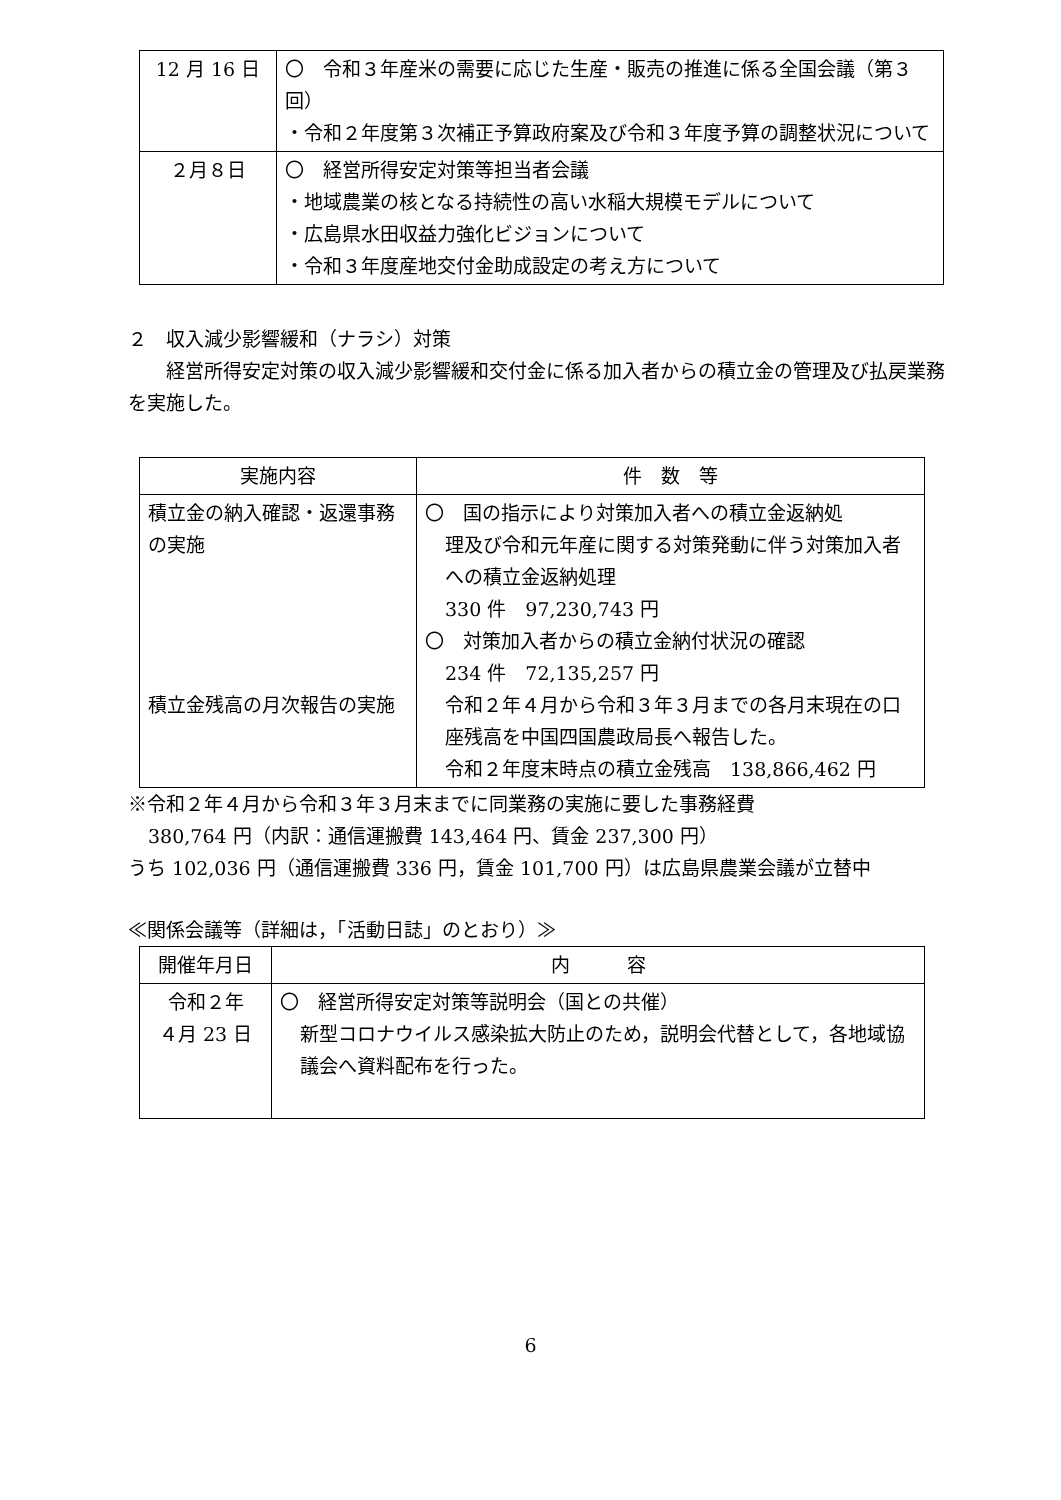| 12 月 16 日 | 〇 令和３年産米の需要に応じた生産・販売の推進に係る全国会議（第３回） ・令和２年度第３次補正予算政府案及び令和３年度予算の調整状況について |
| ２月８日 | 〇 経営所得安定対策等担当者会議 ・地域農業の核となる持続性の高い水稲大規模モデルについて ・広島県水田収益力強化ビジョンについて ・令和３年度産地交付金助成設定の考え方について |
２　収入減少影響緩和（ナラシ）対策
経営所得安定対策の収入減少影響緩和交付金に係る加入者からの積立金の管理及び払戻業務を実施した。
| 実施内容 | 件 数 等 |
| --- | --- |
| 積立金の納入確認・返還事務の実施 積立金残高の月次報告の実施 | 〇 国の指示により対策加入者への積立金返納処 理及び令和元年産に関する対策発動に伴う対策加入者への積立金返納処理 330 件 97,230,743 円 〇 対策加入者からの積立金納付状況の確認 234 件 72,135,257 円 令和２年４月から令和３年３月までの各月末現在の口座残高を中国四国農政局長へ報告した。 令和２年度末時点の積立金残高 138,866,462 円 |
※令和２年４月から令和３年３月末までに同業務の実施に要した事務経費
380,764 円（内訳：通信運搬費 143,464 円、賃金 237,300 円）
うち 102,036 円（通信運搬費 336 円，賃金 101,700 円）は広島県農業会議が立替中
≪関係会議等（詳細は，「活動日誌」のとおり）≫
| 開催年月日 | 内 容 |
| --- | --- |
| 令和２年 ４月 23 日 | 〇 経営所得安定対策等説明会（国との共催） 新型コロナウイルス感染拡大防止のため，説明会代替として，各地域協議会へ資料配布を行った。 |
6